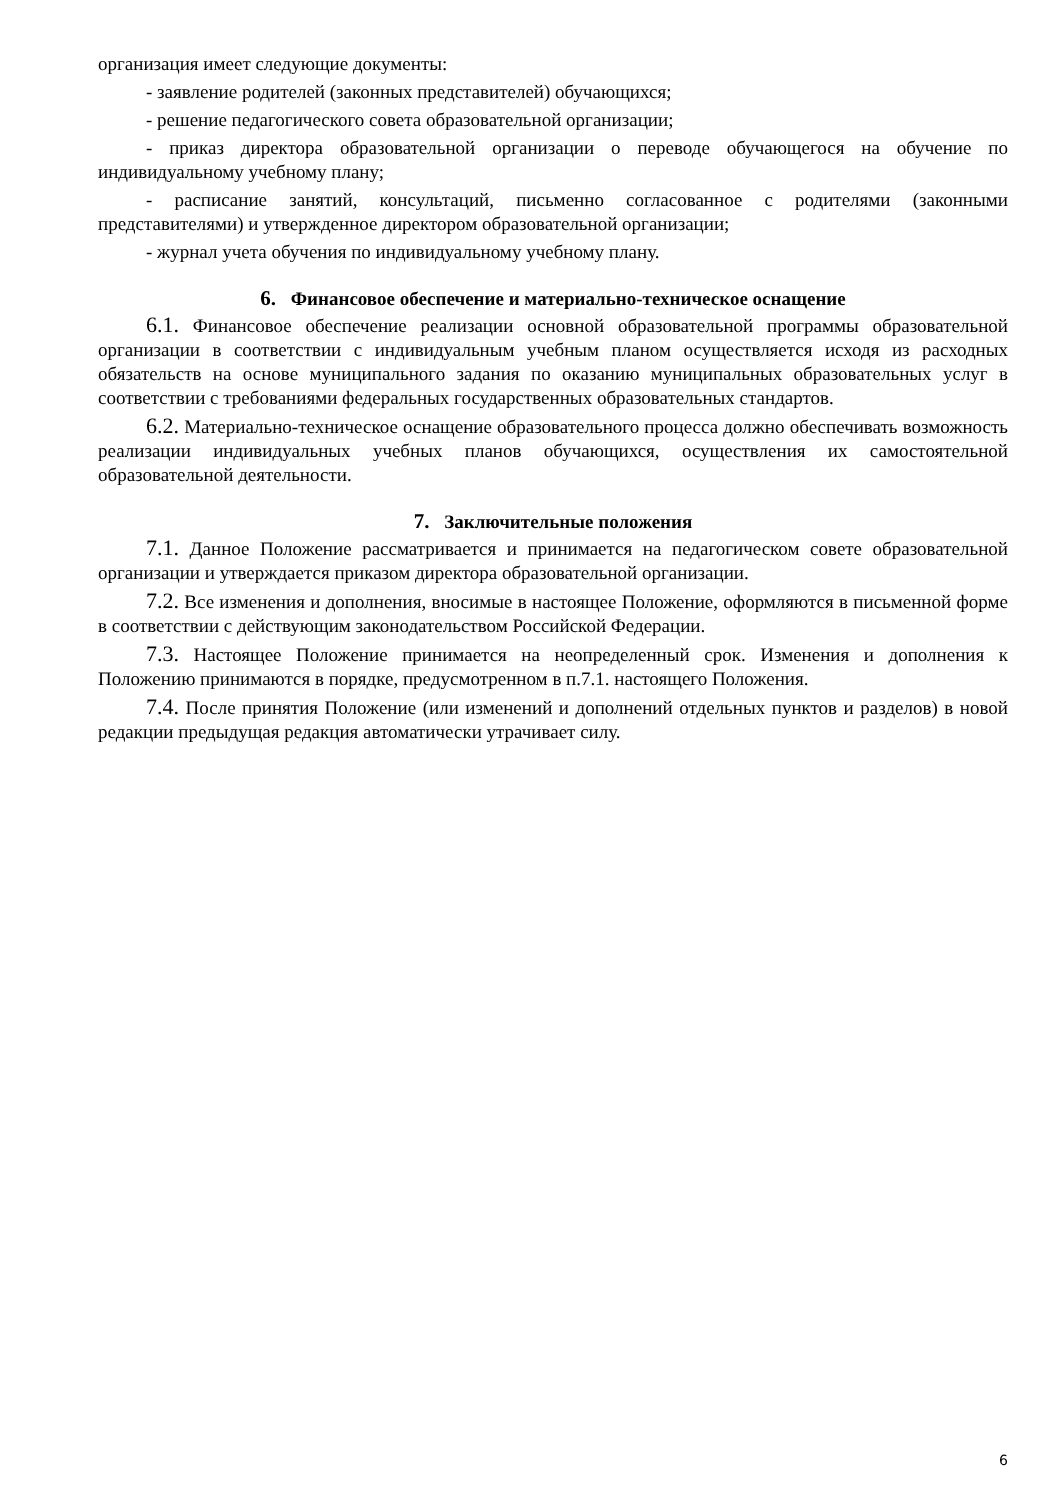организация имеет следующие документы:
- заявление родителей (законных представителей) обучающихся;
- решение педагогического совета образовательной организации;
- приказ директора образовательной организации о переводе обучающегося на обучение по индивидуальному учебному плану;
- расписание занятий, консультаций, письменно согласованное с родителями (законными представителями) и утвержденное директором образовательной организации;
- журнал учета обучения по индивидуальному учебному плану.
6. Финансовое обеспечение и материально-техническое оснащение
6.1. Финансовое обеспечение реализации основной образовательной программы образовательной организации в соответствии с индивидуальным учебным планом осуществляется исходя из расходных обязательств на основе муниципального задания по оказанию муниципальных образовательных услуг в соответствии с требованиями федеральных государственных образовательных стандартов.
6.2. Материально-техническое оснащение образовательного процесса должно обеспечивать возможность реализации индивидуальных учебных планов обучающихся, осуществления их самостоятельной образовательной деятельности.
7. Заключительные положения
7.1. Данное Положение рассматривается и принимается на педагогическом совете образовательной организации и утверждается приказом директора образовательной организации.
7.2. Все изменения и дополнения, вносимые в настоящее Положение, оформляются в письменной форме в соответствии с действующим законодательством Российской Федерации.
7.3. Настоящее Положение принимается на неопределенный срок. Изменения и дополнения к Положению принимаются в порядке, предусмотренном в п.7.1. настоящего Положения.
7.4. После принятия Положение (или изменений и дополнений отдельных пунктов и разделов) в новой редакции предыдущая редакция автоматически утрачивает силу.
6